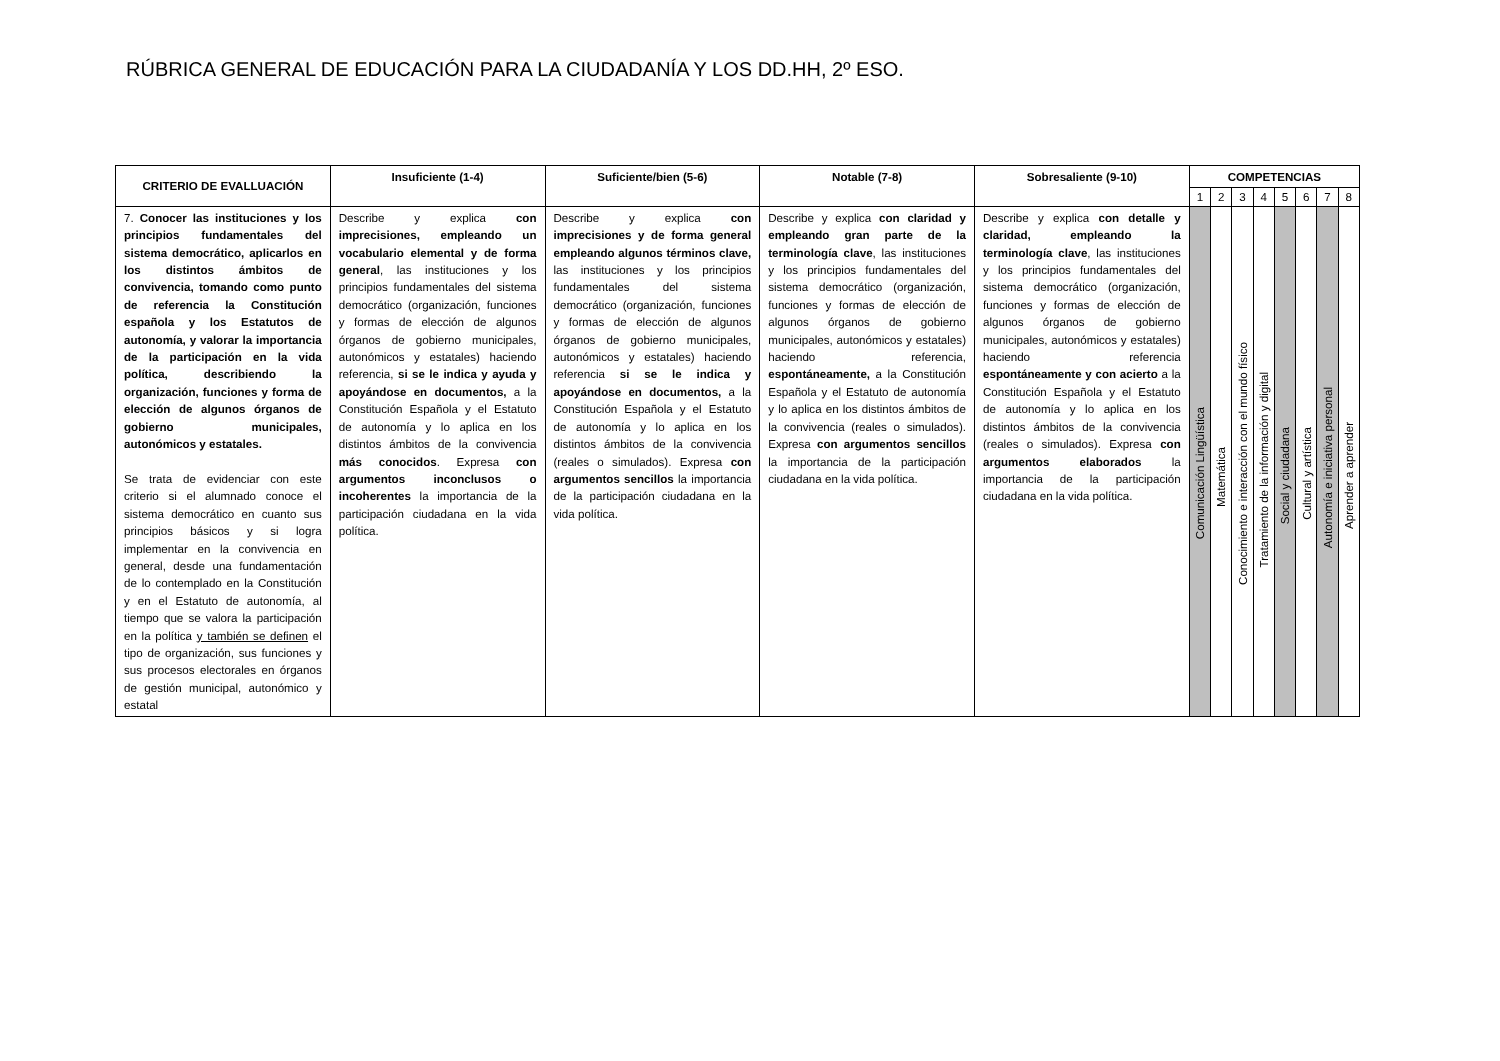RÚBRICA GENERAL DE EDUCACIÓN PARA LA CIUDADANÍA Y LOS DD.HH, 2º ESO.
| CRITERIO DE EVALLUACIÓN | Insuficiente (1-4) | Suficiente/bien (5-6) | Notable (7-8) | Sobresaliente (9-10) | COMPETENCIAS | | | | | | | |
| --- | --- | --- | --- | --- | --- | --- | --- | --- | --- | --- | --- | --- |
| | | | | | 1 | 2 | 3 | 4 | 5 | 6 | 7 | 8 |
| 7. Conocer las instituciones y los principios fundamentales del sistema democrático, aplicarlos en los distintos ámbitos de convivencia, tomando como punto de referencia la Constitución española y los Estatutos de autonomía, y valorar la importancia de la participación en la vida política, describiendo la organización, funciones y forma de elección de algunos órganos de gobierno municipales, autonómicos y estatales. Se trata de evidenciar con este criterio si el alumnado conoce el sistema democrático en cuanto sus principios básicos y si logra implementar en la convivencia en general, desde una fundamentación de lo contemplado en la Constitución y en el Estatuto de autonomía, al tiempo que se valora la participación en la política y también se definen el tipo de organización, sus funciones y sus procesos electorales en órganos de gestión municipal, autonómico y estatal | Describe y explica con imprecisiones, empleando un vocabulario elemental y de forma general , las instituciones y los principios fundamentales del sistema democrático (organización, funciones y formas de elección de algunos órganos de gobierno municipales, autonómicos y estatales) haciendo referencia, si se le indica y ayuda y apoyándose en documentos, a la Constitución Española y el Estatuto de autonomía y lo aplica en los distintos ámbitos de la convivencia más conocidos . Expresa con argumentos inconclusos o incoherentes la importancia de la participación ciudadana en la vida política. | Describe y explica con imprecisiones y de forma general empleando algunos términos clave, las instituciones y los principios fundamentales del sistema democrático (organización, funciones y formas de elección de algunos órganos de gobierno municipales, autonómicos y estatales) haciendo referencia si se le indica y apoyándose en documentos, a la Constitución Española y el Estatuto de autonomía y lo aplica en los distintos ámbitos de la convivencia (reales o simulados). Expresa con argumentos sencillos la importancia de la participación ciudadana en la vida política. | Describe y explica con claridad y empleando gran parte de la terminología clave , las instituciones y los principios fundamentales del sistema democrático (organización, funciones y formas de elección de algunos órganos de gobierno municipales, autonómicos y estatales) haciendo referencia, espontáneamente, a la Constitución Española y el Estatuto de autonomía y lo aplica en los distintos ámbitos de la convivencia (reales o simulados). Expresa con argumentos sencillos la importancia de la participación ciudadana en la vida política. | Describe y explica con detalle y claridad, empleando la terminología clave , las instituciones y los principios fundamentales del sistema democrático (organización, funciones y formas de elección de algunos órganos de gobierno municipales, autonómicos y estatales) haciendo referencia espontáneamente y con acierto a la Constitución Española y el Estatuto de autonomía y lo aplica en los distintos ámbitos de la convivencia (reales o simulados). Expresa con argumentos elaborados la importancia de la participación ciudadana en la vida política. | Comunicación Lingüística | Matemática | Conocimiento e interacción con el mundo físico | Tratamiento de la información y digital | Social y ciudadana | Cultural y artística | Autonomía e iniciativa personal | Aprender a aprender |